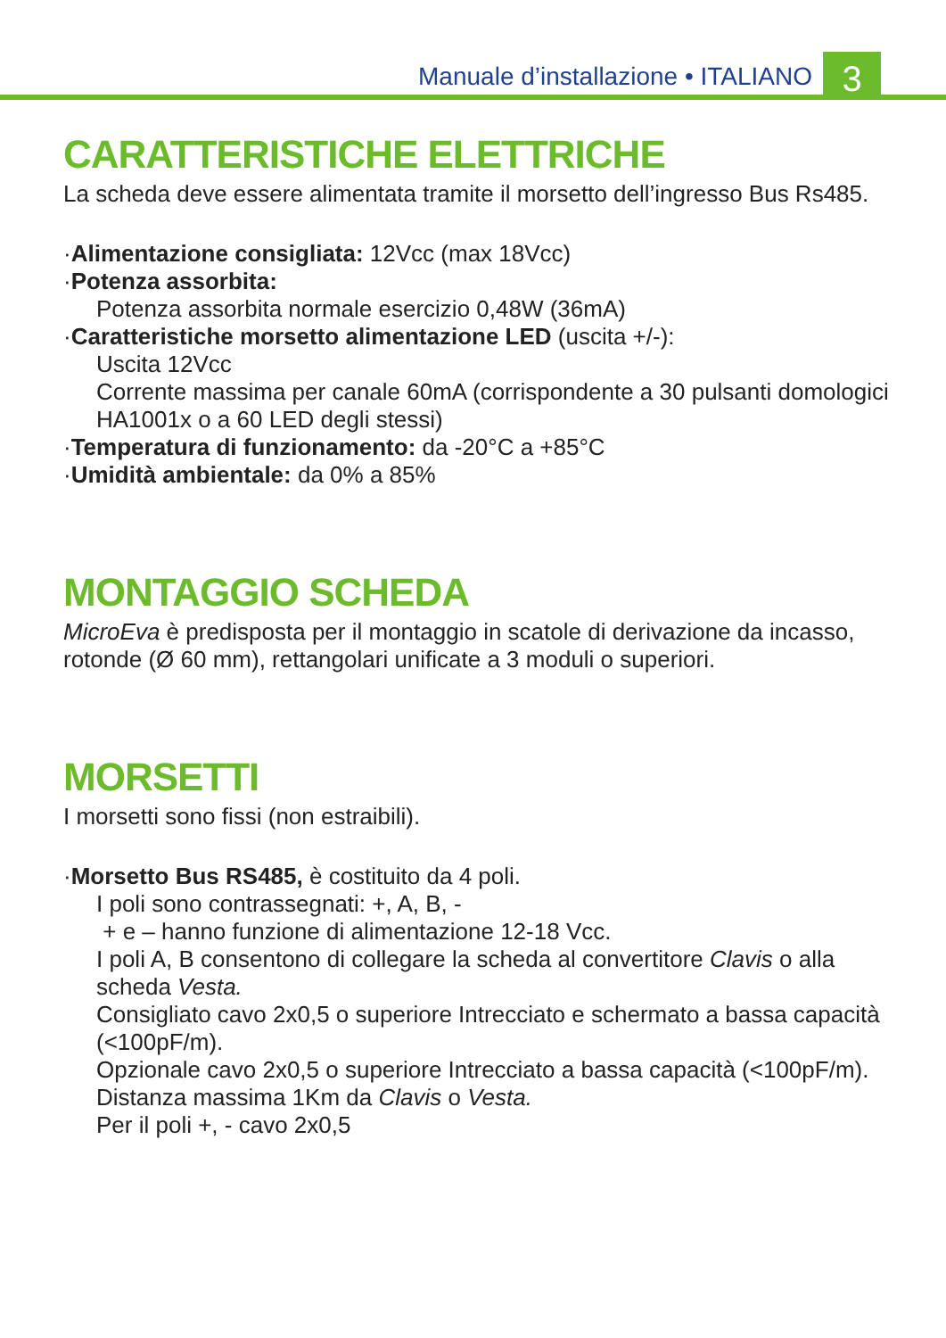Manuale d’installazione • ITALIANO
3
CARATTERISTICHE ELETTRICHE
La scheda deve essere alimentata tramite il morsetto dell’ingresso Bus Rs485.
·Alimentazione consigliata: 12Vcc (max 18Vcc)
·Potenza assorbita:
Potenza assorbita normale esercizio 0,48W (36mA)
·Caratteristiche morsetto alimentazione LED (uscita +/-):
Uscita 12Vcc
Corrente massima per canale 60mA (corrispondente a 30 pulsanti domologici HA1001x o a 60 LED degli stessi)
·Temperatura di funzionamento: da -20°C a +85°C
·Umidità ambientale: da 0% a 85%
MONTAGGIO SCHEDA
MicroEva è predisposta per il montaggio in scatole di derivazione da incasso, rotonde (Ø 60 mm), rettangolari unificate a 3 moduli o superiori.
MORSETTI
I morsetti sono fissi (non estraibili).
·Morsetto Bus RS485, è costituito da 4 poli.
I poli sono contrassegnati: +, A, B, -
+ e – hanno funzione di alimentazione 12-18 Vcc.
I poli A, B consentono di collegare la scheda al convertitore Clavis o alla scheda Vesta.
Consigliato cavo 2x0,5 o superiore Intrecciato e schermato a bassa capacità (<100pF/m).
Opzionale cavo 2x0,5 o superiore Intrecciato a bassa capacità (<100pF/m).
Distanza massima 1Km da Clavis o Vesta.
Per il poli +, - cavo 2x0,5